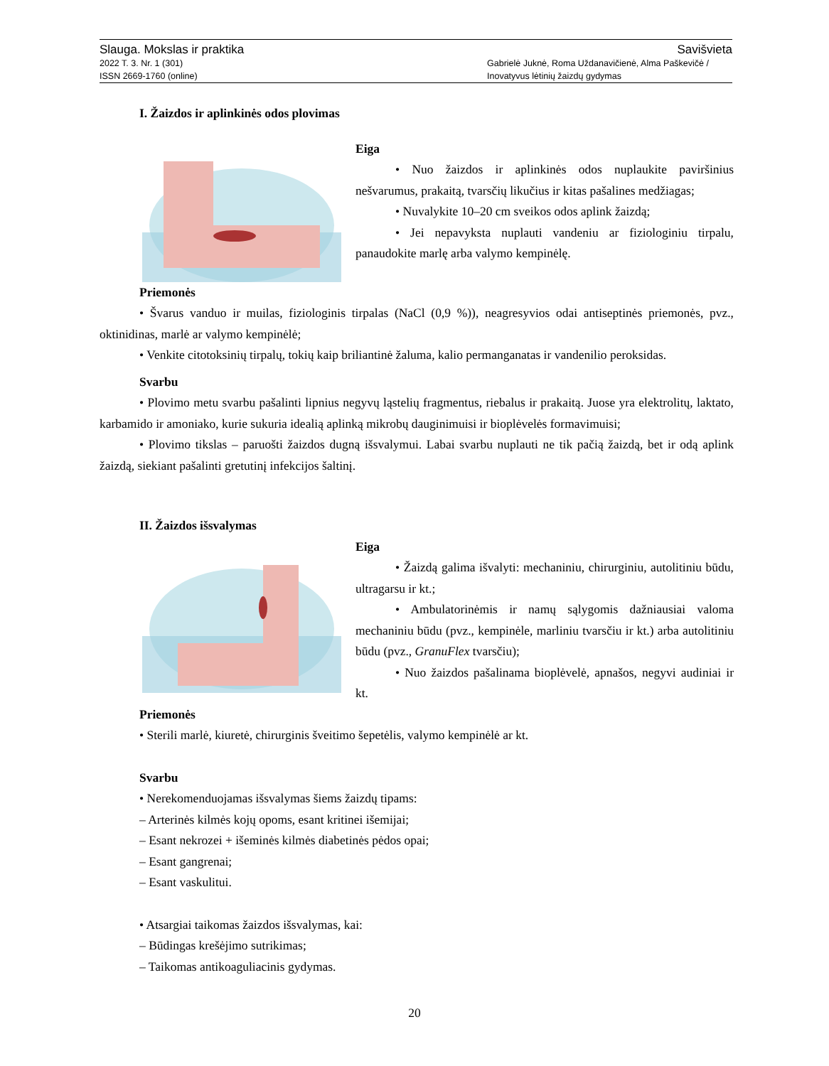Slauga. Mokslas ir praktika Savišvieta
2022 T. 3. Nr. 1 (301)
ISSN 2669-1760 (online) Gabrielė Juknė, Roma Uždanavičienė, Alma Paškevičė /
Inovatyvus lėtinių žaizdų gydymas
I. Žaizdos ir aplinkinės odos plovimas
Eiga
• Nuo žaizdos ir aplinkinės odos nuplaukite paviršinius nešvarumus, prakaitą, tvarsčių likučius ir kitas pašalines medžiagas;
• Nuvalykite 10–20 cm sveikos odos aplink žaizdą;
• Jei nepavyksta nuplauti vandeniu ar fiziologiniu tirpalu, panaudokite marlę arba valymo kempinėlę.
Priemonės
• Švarus vanduo ir muilas, fiziologinis tirpalas (NaCl (0,9 %)), neagresyvios odai antiseptinės priemonės, pvz., oktinidinas, marlė ar valymo kempinėlė;
• Venkite citotoksinių tirpalų, tokių kaip briliantinė žaluma, kalio permanganatas ir vandenilio peroksidas.
Svarbu
• Plovimo metu svarbu pašalinti lipnius negyvų ląstelių fragmentus, riebalus ir prakaitą. Juose yra elektrolitų, laktato, karbamido ir amoniako, kurie sukuria idealią aplinką mikrobų dauginimuisi ir bioplėvelės formavimuisi;
• Plovimo tikslas – paruošti žaizdos dugną išsvalymui. Labai svarbu nuplauti ne tik pačią žaizdą, bet ir odą aplink žaizdą, siekiant pašalinti gretutinį infekcijos šaltinį.
II. Žaizdos išsvalymas
Eiga
• Žaizdą galima išvalyti: mechaniniu, chirurginiu, autolitiniu būdu, ultragarsu ir kt.;
• Ambulatorinėmis ir namų sąlygomis dažniausiai valoma mechaniniu būdu (pvz., kempinėle, marliniu tvarsčiu ir kt.) arba autolitiniu būdu (pvz., GranuFlex tvarsčiu);
• Nuo žaizdos pašalinama bioplėvelė, apnašos, negyvi audiniai ir kt.
Priemonės
• Sterili marlė, kiuretė, chirurginis šveitimo šepetėlis, valymo kempinėlė ar kt.
Svarbu
• Nerekomenduojamas išsvalymas šiems žaizdų tipams:
– Arterinės kilmės kojų opoms, esant kritinei išemijai;
– Esant nekrozei + išeminės kilmės diabetinės pėdos opai;
– Esant gangrenai;
– Esant vaskulitui.
• Atsargiai taikomas žaizdos išsvalymas, kai:
– Būdingas krešėjimo sutrikimas;
– Taikomas antikoaguliacinis gydymas.
20